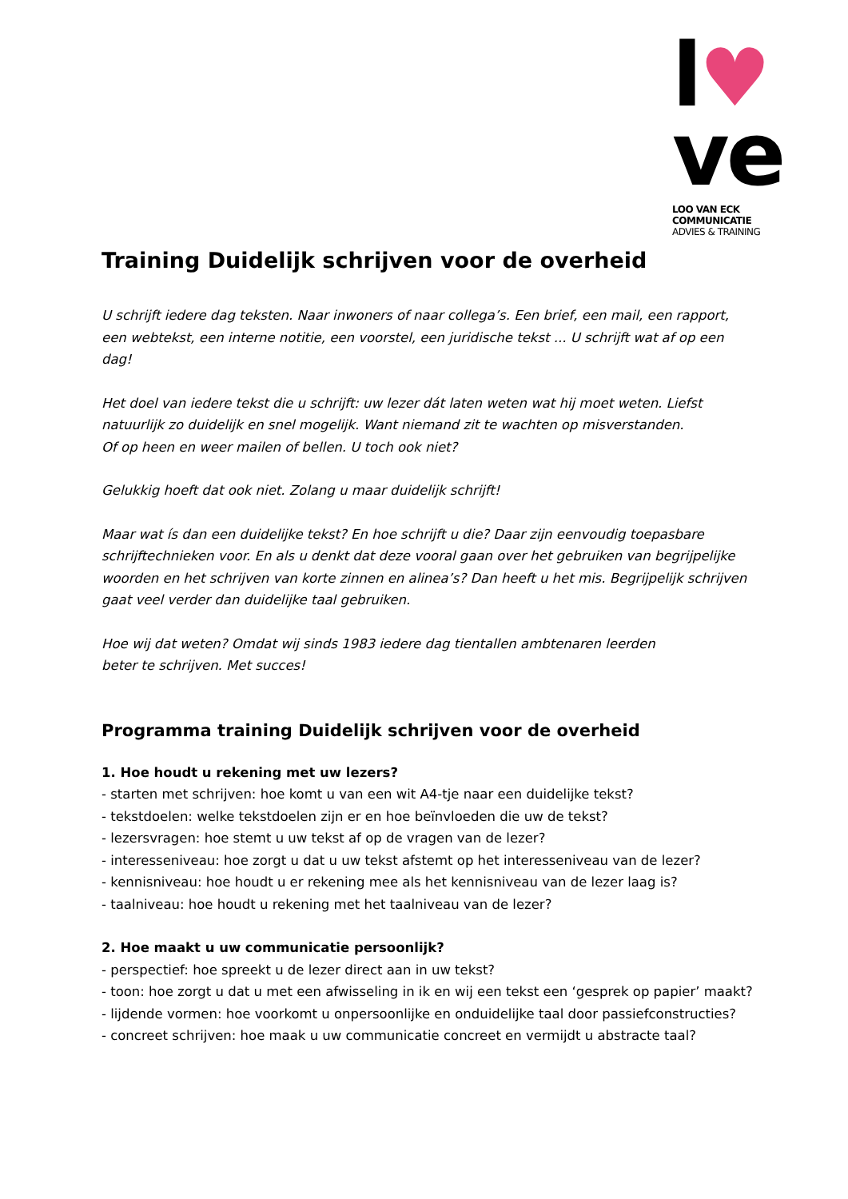l♥
ve
LOO VAN ECK COMMUNICATIE
ADVIES & TRAINING
Training Duidelijk schrijven voor de overheid
U schrijft iedere dag teksten. Naar inwoners of naar collega’s. Een brief, een mail, een rapport, een webtekst, een interne notitie, een voorstel, een juridische tekst ... U schrijft wat af op een dag!
Het doel van iedere tekst die u schrijft: uw lezer dát laten weten wat hij moet weten. Liefst natuurlijk zo duidelijk en snel mogelijk. Want niemand zit te wachten op misverstanden.
Of op heen en weer mailen of bellen. U toch ook niet?
Gelukkig hoeft dat ook niet. Zolang u maar duidelijk schrijft!
Maar wat ís dan een duidelijke tekst? En hoe schrijft u die? Daar zijn eenvoudig toepasbare schrijftechnieken voor. En als u denkt dat deze vooral gaan over het gebruiken van begrijpelijke woorden en het schrijven van korte zinnen en alinea’s? Dan heeft u het mis. Begrijpelijk schrijven gaat veel verder dan duidelijke taal gebruiken.
Hoe wij dat weten? Omdat wij sinds 1983 iedere dag tientallen ambtenaren leerden
beter te schrijven. Met succes!
Programma training Duidelijk schrijven voor de overheid
1. Hoe houdt u rekening met uw lezers?
- starten met schrijven: hoe komt u van een wit A4-tje naar een duidelijke tekst?
- tekstdoelen: welke tekstdoelen zijn er en hoe beïnvloeden die uw de tekst?
- lezersvragen: hoe stemt u uw tekst af op de vragen van de lezer?
- interesseniveau: hoe zorgt u dat u uw tekst afstemt op het interesseniveau van de lezer?
- kennisniveau: hoe houdt u er rekening mee als het kennisniveau van de lezer laag is?
- taalniveau: hoe houdt u rekening met het taalniveau van de lezer?
2. Hoe maakt u uw communicatie persoonlijk?
- perspectief: hoe spreekt u de lezer direct aan in uw tekst?
- toon: hoe zorgt u dat u met een afwisseling in ik en wij een tekst een ‘gesprek op papier’ maakt?
- lijdende vormen: hoe voorkomt u onpersoonlijke en onduidelijke taal door passiefconstructies?
- concreet schrijven: hoe maak u uw communicatie concreet en vermijdt u abstracte taal?